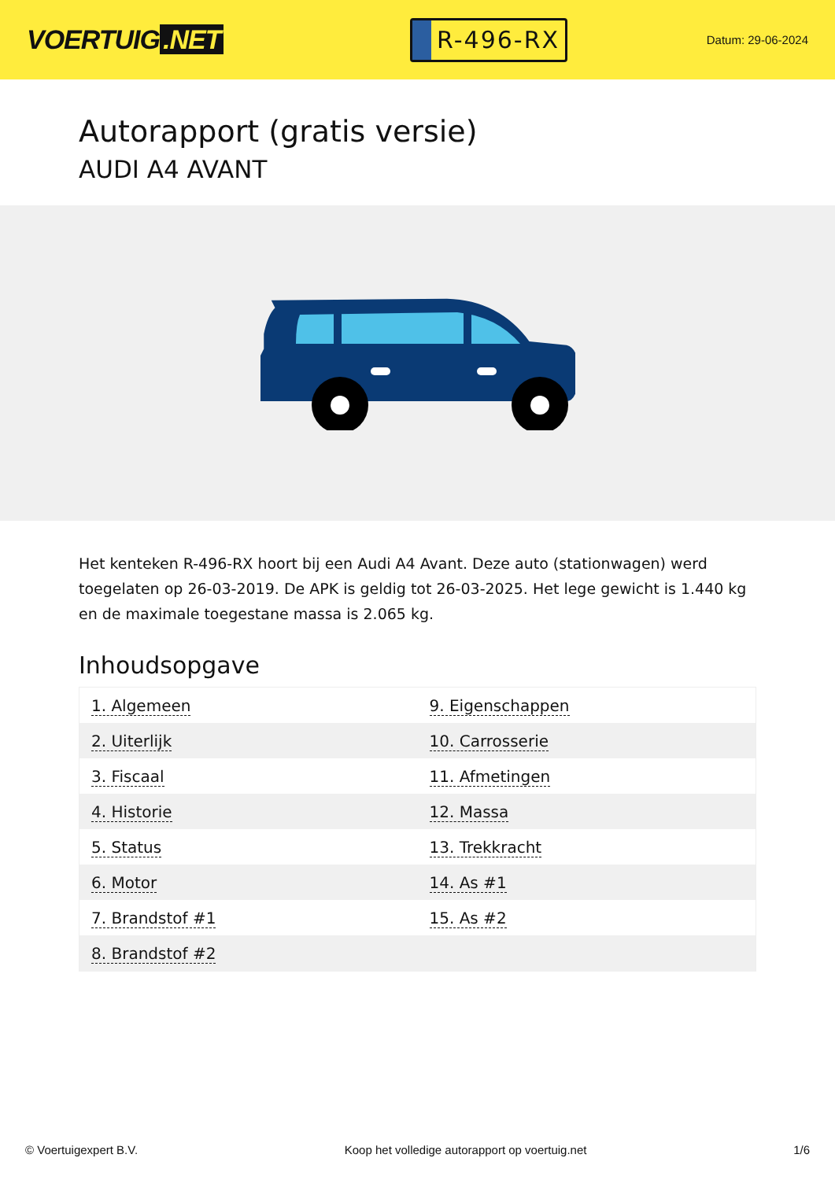VOERTUIG.NET
R-496-RX
Datum: 29-06-2024
Autorapport (gratis versie)
AUDI A4 AVANT
Het kenteken R-496-RX hoort bij een Audi A4 Avant. Deze auto (stationwagen) werd toegelaten op 26-03-2019. De APK is geldig tot 26-03-2025. Het lege gewicht is 1.440 kg en de maximale toegestane massa is 2.065 kg.
Inhoudsopgave
| 1. Algemeen | 9. Eigenschappen |
| 2. Uiterlijk | 10. Carrosserie |
| 3. Fiscaal | 11. Afmetingen |
| 4. Historie | 12. Massa |
| 5. Status | 13. Trekkracht |
| 6. Motor | 14. As #1 |
| 7. Brandstof #1 | 15. As #2 |
| 8. Brandstof #2 | |
© Voertuigexpert B.V. Koop het volledige autorapport op voertuig.net 1/6